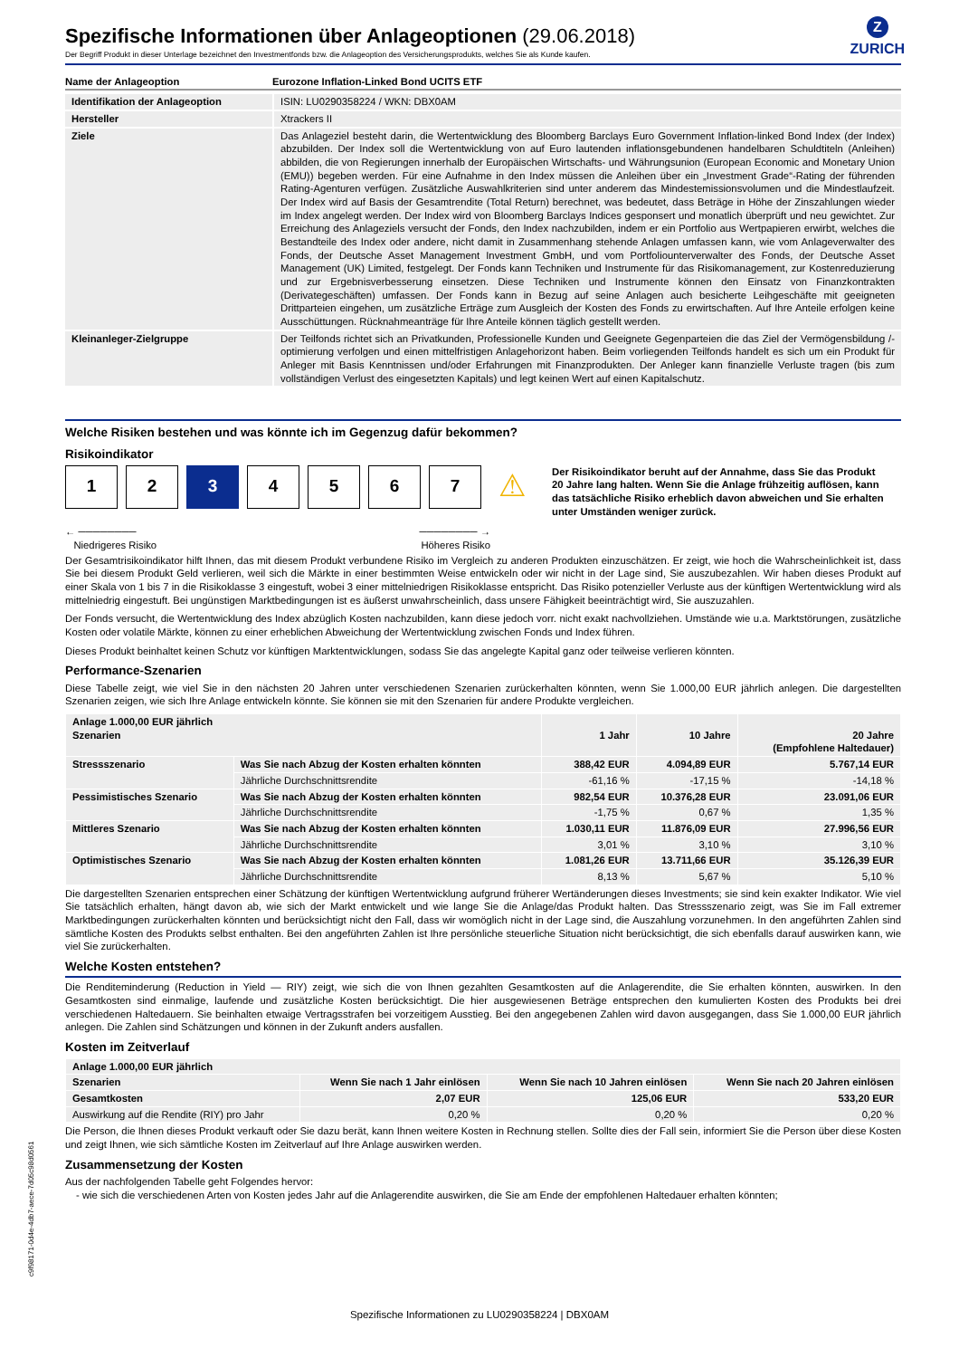Z
ZURICH
Spezifische Informationen über Anlageoptionen (29.06.2018)
Der Begriff Produkt in dieser Unterlage bezeichnet den Investmentfonds bzw. die Anlageoption des Versicherungsprodukts, welches Sie als Kunde kaufen.
| Name der Anlageoption | Eurozone Inflation-Linked Bond UCITS ETF |
| Identifikation der Anlageoption | ISIN: LU0290358224 / WKN: DBX0AM |
| Hersteller | Xtrackers II |
| Ziele | Das Anlageziel besteht darin, die Wertentwicklung des Bloomberg Barclays Euro Government Inflation-linked Bond Index (der Index) abzubilden. Der Index soll die Wertentwicklung von auf Euro lautenden inflationsgebundenen handelbaren Schuldtiteln (Anleihen) abbilden, die von Regierungen innerhalb der Europäischen Wirtschafts- und Währungsunion (European Economic and Monetary Union (EMU)) begeben werden. Für eine Aufnahme in den Index müssen die Anleihen über ein „Investment Grade“-Rating der führenden Rating-Agenturen verfügen. Zusätzliche Auswahlkriterien sind unter anderem das Mindestemissionsvolumen und die Mindestlaufzeit. Der Index wird auf Basis der Gesamtrendite (Total Return) berechnet, was bedeutet, dass Beträge in Höhe der Zinszahlungen wieder im Index angelegt werden. Der Index wird von Bloomberg Barclays Indices gesponsert und monatlich überprüft und neu gewichtet. Zur Erreichung des Anlageziels versucht der Fonds, den Index nachzubilden, indem er ein Portfolio aus Wertpapieren erwirbt, welches die Bestandteile des Index oder andere, nicht damit in Zusammenhang stehende Anlagen umfassen kann, wie vom Anlageverwalter des Fonds, der Deutsche Asset Management Investment GmbH, und vom Portfoliounterverwalter des Fonds, der Deutsche Asset Management (UK) Limited, festgelegt. Der Fonds kann Techniken und Instrumente für das Risikomanagement, zur Kostenreduzierung und zur Ergebnisverbesserung einsetzen. Diese Techniken und Instrumente können den Einsatz von Finanzkontrakten (Derivategeschäften) umfassen. Der Fonds kann in Bezug auf seine Anlagen auch besicherte Leihgeschäfte mit geeigneten Drittparteien eingehen, um zusätzliche Erträge zum Ausgleich der Kosten des Fonds zu erwirtschaften. Auf Ihre Anteile erfolgen keine Ausschüttungen. Rücknahmeanträge für Ihre Anteile können täglich gestellt werden. |
| Kleinanleger-Zielgruppe | Der Teilfonds richtet sich an Privatkunden, Professionelle Kunden und Geeignete Gegenparteien die das Ziel der Vermögensbildung /-optimierung verfolgen und einen mittelfristigen Anlagehorizont haben. Beim vorliegenden Teilfonds handelt es sich um ein Produkt für Anleger mit Basis Kenntnissen und/oder Erfahrungen mit Finanzprodukten. Der Anleger kann finanzielle Verluste tragen (bis zum vollständigen Verlust des eingesetzten Kapitals) und legt keinen Wert auf einen Kapitalschutz. |
Welche Risiken bestehen und was könnte ich im Gegenzug dafür bekommen?
Risikoindikator
1 2 3 4 5 6 7
⚠
Der Risikoindikator beruht auf der Annahme, dass Sie das Produkt 20 Jahre lang halten. Wenn Sie die Anlage frühzeitig auflösen, kann das tatsächliche Risiko erheblich davon abweichen und Sie erhalten unter Umständen weniger zurück.
← ────────
Niedrigeres Risiko
──────── →
Höheres Risiko
Der Gesamtrisikoindikator hilft Ihnen, das mit diesem Produkt verbundene Risiko im Vergleich zu anderen Produkten einzuschätzen. Er zeigt, wie hoch die Wahrscheinlichkeit ist, dass Sie bei diesem Produkt Geld verlieren, weil sich die Märkte in einer bestimmten Weise entwickeln oder wir nicht in der Lage sind, Sie auszubezahlen. Wir haben dieses Produkt auf einer Skala von 1 bis 7 in die Risikoklasse 3 eingestuft, wobei 3 einer mittelniedrigen Risikoklasse entspricht. Das Risiko potenzieller Verluste aus der künftigen Wertentwicklung wird als mittelniedrig eingestuft. Bei ungünstigen Marktbedingungen ist es äußerst unwahrscheinlich, dass unsere Fähigkeit beeinträchtigt wird, Sie auszuzahlen.
Der Fonds versucht, die Wertentwicklung des Index abzüglich Kosten nachzubilden, kann diese jedoch vorr. nicht exakt nachvollziehen. Umstände wie u.a. Marktstörungen, zusätzliche Kosten oder volatile Märkte, können zu einer erheblichen Abweichung der Wertentwicklung zwischen Fonds und Index führen.
Dieses Produkt beinhaltet keinen Schutz vor künftigen Marktentwicklungen, sodass Sie das angelegte Kapital ganz oder teilweise verlieren könnten.
Performance-Szenarien
Diese Tabelle zeigt, wie viel Sie in den nächsten 20 Jahren unter verschiedenen Szenarien zurückerhalten könnten, wenn Sie 1.000,00 EUR jährlich anlegen. Die dargestellten Szenarien zeigen, wie sich Ihre Anlage entwickeln könnte. Sie können sie mit den Szenarien für andere Produkte vergleichen.
| Anlage 1.000,00 EUR jährlich Szenarien | | 1 Jahr | 10 Jahre | 20 Jahre (Empfohlene Haltedauer) |
| --- | --- | --- | --- | --- |
| Stressszenario | Was Sie nach Abzug der Kosten erhalten könnten | 388,42 EUR | 4.094,89 EUR | 5.767,14 EUR |
| | Jährliche Durchschnittsrendite | -61,16 % | -17,15 % | -14,18 % |
| Pessimistisches Szenario | Was Sie nach Abzug der Kosten erhalten könnten | 982,54 EUR | 10.376,28 EUR | 23.091,06 EUR |
| | Jährliche Durchschnittsrendite | -1,75 % | 0,67 % | 1,35 % |
| Mittleres Szenario | Was Sie nach Abzug der Kosten erhalten könnten | 1.030,11 EUR | 11.876,09 EUR | 27.996,56 EUR |
| | Jährliche Durchschnittsrendite | 3,01 % | 3,10 % | 3,10 % |
| Optimistisches Szenario | Was Sie nach Abzug der Kosten erhalten könnten | 1.081,26 EUR | 13.711,66 EUR | 35.126,39 EUR |
| | Jährliche Durchschnittsrendite | 8,13 % | 5,67 % | 5,10 % |
Die dargestellten Szenarien entsprechen einer Schätzung der künftigen Wertentwicklung aufgrund früherer Wertänderungen dieses Investments; sie sind kein exakter Indikator. Wie viel Sie tatsächlich erhalten, hängt davon ab, wie sich der Markt entwickelt und wie lange Sie die Anlage/das Produkt halten. Das Stressszenario zeigt, was Sie im Fall extremer Marktbedingungen zurückerhalten könnten und berücksichtigt nicht den Fall, dass wir womöglich nicht in der Lage sind, die Auszahlung vorzunehmen. In den angeführten Zahlen sind sämtliche Kosten des Produkts selbst enthalten. Bei den angeführten Zahlen ist Ihre persönliche steuerliche Situation nicht berücksichtigt, die sich ebenfalls darauf auswirken kann, wie viel Sie zurückerhalten.
Welche Kosten entstehen?
Die Renditeminderung (Reduction in Yield — RIY) zeigt, wie sich die von Ihnen gezahlten Gesamtkosten auf die Anlagerendite, die Sie erhalten könnten, auswirken. In den Gesamtkosten sind einmalige, laufende und zusätzliche Kosten berücksichtigt. Die hier ausgewiesenen Beträge entsprechen den kumulierten Kosten des Produkts bei drei verschiedenen Haltedauern. Sie beinhalten etwaige Vertragsstrafen bei vorzeitigem Ausstieg. Bei den angegebenen Zahlen wird davon ausgegangen, dass Sie 1.000,00 EUR jährlich anlegen. Die Zahlen sind Schätzungen und können in der Zukunft anders ausfallen.
Kosten im Zeitverlauf
| Anlage 1.000,00 EUR jährlich | | | |
| --- | --- | --- | --- |
| Szenarien | Wenn Sie nach 1 Jahr einlösen | Wenn Sie nach 10 Jahren einlösen | Wenn Sie nach 20 Jahren einlösen |
| Gesamtkosten | 2,07 EUR | 125,06 EUR | 533,20 EUR |
| Auswirkung auf die Rendite (RIY) pro Jahr | 0,20 % | 0,20 % | 0,20 % |
Die Person, die Ihnen dieses Produkt verkauft oder Sie dazu berät, kann Ihnen weitere Kosten in Rechnung stellen. Sollte dies der Fall sein, informiert Sie die Person über diese Kosten und zeigt Ihnen, wie sich sämtliche Kosten im Zeitverlauf auf Ihre Anlage auswirken werden.
Zusammensetzung der Kosten
Aus der nachfolgenden Tabelle geht Folgendes hervor:
- wie sich die verschiedenen Arten von Kosten jedes Jahr auf die Anlagerendite auswirken, die Sie am Ende der empfohlenen Haltedauer erhalten könnten;
c9f98171-0d4e-4db7-aece-7d05c98d0561
Spezifische Informationen zu LU0290358224 | DBX0AM